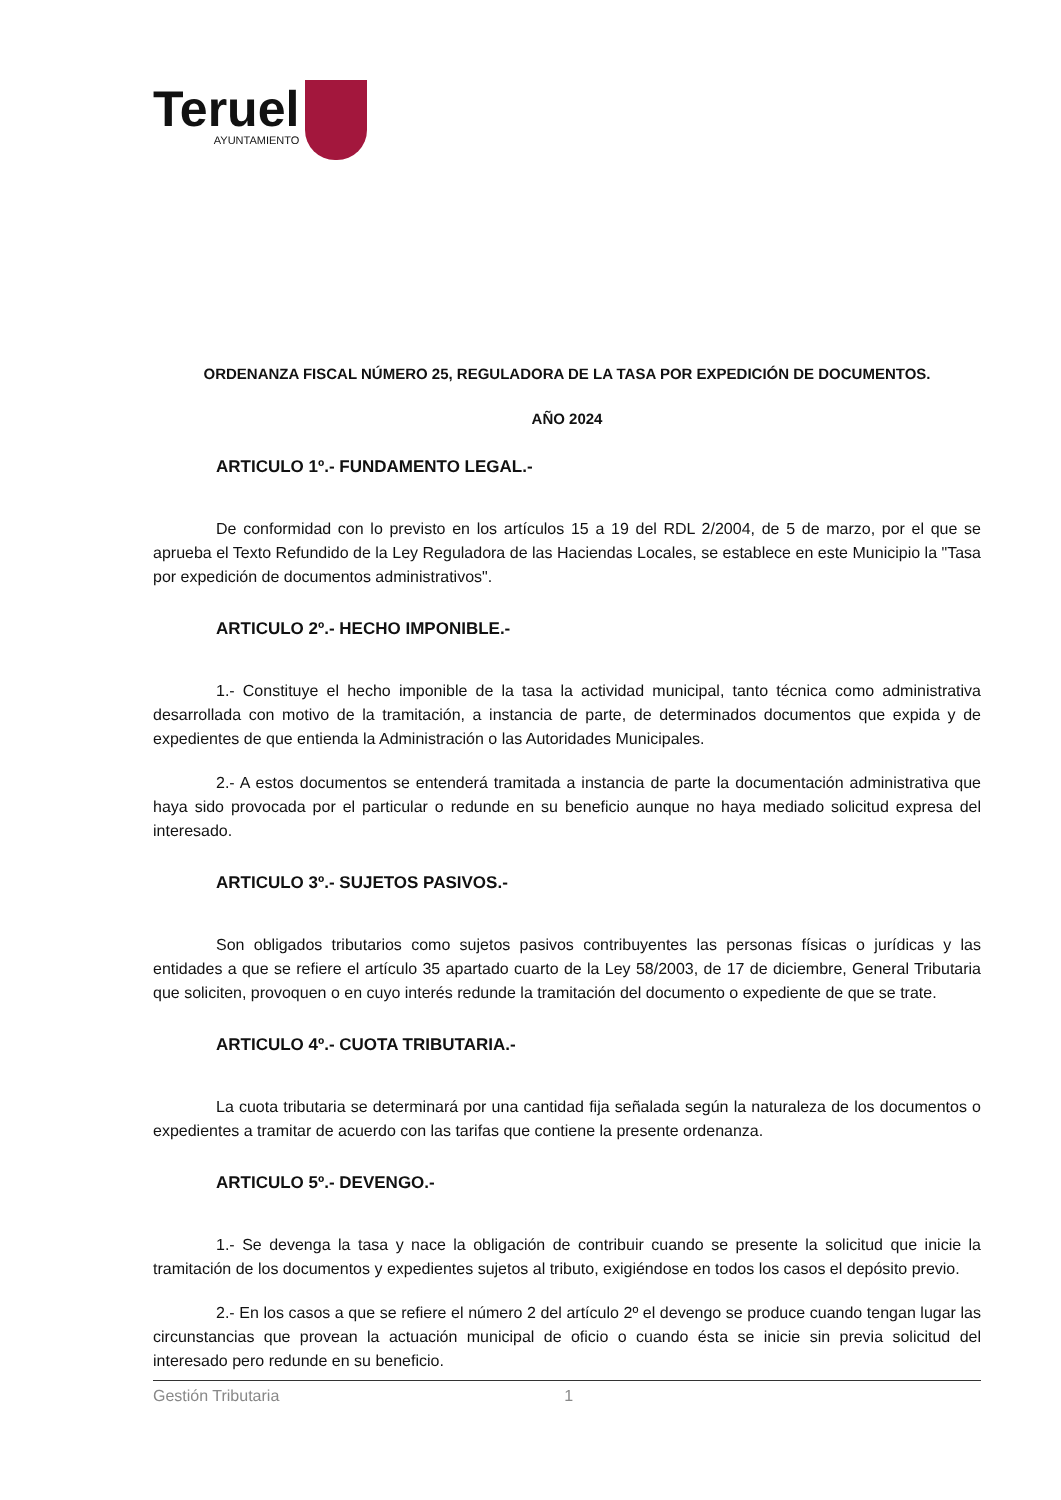Teruel
AYUNTAMIENTO
ORDENANZA FISCAL NÚMERO 25, REGULADORA DE LA TASA POR EXPEDICIÓN DE DOCUMENTOS.
AÑO 2024
ARTICULO 1º.- FUNDAMENTO LEGAL.-
De conformidad con lo previsto en los artículos 15 a 19 del RDL 2/2004, de 5 de marzo, por el que se aprueba el Texto Refundido de la Ley Reguladora de las Haciendas Locales, se establece en este Municipio la "Tasa por expedición de documentos administrativos".
ARTICULO 2º.- HECHO IMPONIBLE.-
1.- Constituye el hecho imponible de la tasa la actividad municipal, tanto técnica como administrativa desarrollada con motivo de la tramitación, a instancia de parte, de determinados documentos que expida y de expedientes de que entienda la Administración o las Autoridades Municipales.
2.- A estos documentos se entenderá tramitada a instancia de parte la documentación administrativa que haya sido provocada por el particular o redunde en su beneficio aunque no haya mediado solicitud expresa del interesado.
ARTICULO 3º.- SUJETOS PASIVOS.-
Son obligados tributarios como sujetos pasivos contribuyentes las personas físicas o jurídicas y las entidades a que se refiere el artículo 35 apartado cuarto de la Ley 58/2003, de 17 de diciembre, General Tributaria que soliciten, provoquen o en cuyo interés redunde la tramitación del documento o expediente de que se trate.
ARTICULO 4º.- CUOTA TRIBUTARIA.-
La cuota tributaria se determinará por una cantidad fija señalada según la naturaleza de los documentos o expedientes a tramitar de acuerdo con las tarifas que contiene la presente ordenanza.
ARTICULO 5º.- DEVENGO.-
1.- Se devenga la tasa y nace la obligación de contribuir cuando se presente la solicitud que inicie la tramitación de los documentos y expedientes sujetos al tributo, exigiéndose en todos los casos el depósito previo.
2.- En los casos a que se refiere el número 2 del artículo 2º el devengo se produce cuando tengan lugar las circunstancias que provean la actuación municipal de oficio o cuando ésta se inicie sin previa solicitud del interesado pero redunde en su beneficio.
Gestión Tributaria 1